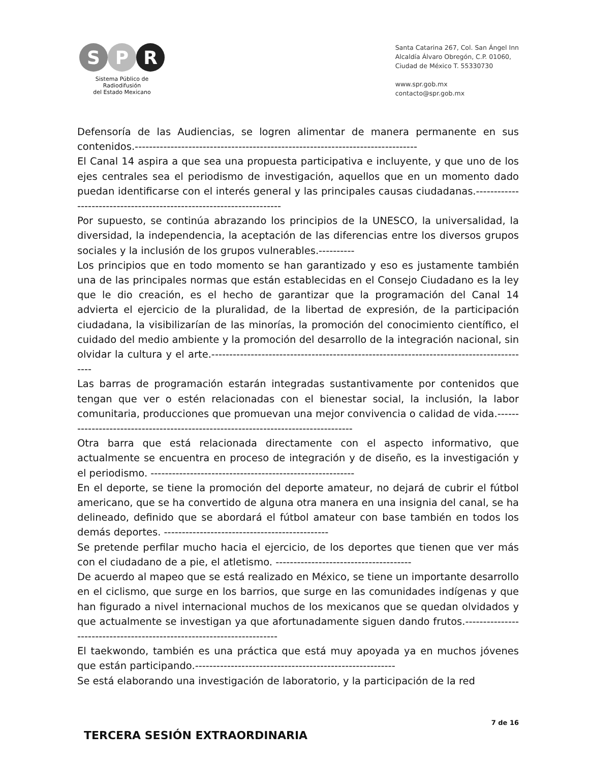S P R
Sistema Público de Radiodifusión
del Estado Mexicano
Santa Catarina 267, Col. San Ángel Inn
Alcaldía Álvaro Obregón, C.P. 01060,
Ciudad de México T. 55330730
www.spr.gob.mx
contacto@spr.gob.mx
Defensoría de las Audiencias, se logren alimentar de manera permanente en sus contenidos.-------------------------------------------------------------------------------
El Canal 14 aspira a que sea una propuesta participativa e incluyente, y que uno de los ejes centrales sea el periodismo de investigación, aquellos que en un momento dado puedan identificarse con el interés general y las principales causas ciudadanas.---------------------------------------------------------------------
Por supuesto, se continúa abrazando los principios de la UNESCO, la universalidad, la diversidad, la independencia, la aceptación de las diferencias entre los diversos grupos sociales y la inclusión de los grupos vulnerables.----------
Los principios que en todo momento se han garantizado y eso es justamente también una de las principales normas que están establecidas en el Consejo Ciudadano es la ley que le dio creación, es el hecho de garantizar que la programación del Canal 14 advierta el ejercicio de la pluralidad, de la libertad de expresión, de la participación ciudadana, la visibilizarían de las minorías, la promoción del conocimiento científico, el cuidado del medio ambiente y la promoción del desarrollo de la integración nacional, sin olvidar la cultura y el arte.------------------------------------------------------------------------------------------
Las barras de programación estarán integradas sustantivamente por contenidos que tengan que ver o estén relacionadas con el bienestar social, la inclusión, la labor comunitaria, producciones que promuevan una mejor convivencia o calidad de vida.-----------------------------------------------------------------------------------
Otra barra que está relacionada directamente con el aspecto informativo, que actualmente se encuentra en proceso de integración y de diseño, es la investigación y el periodismo. ---------------------------------------------------------
En el deporte, se tiene la promoción del deporte amateur, no dejará de cubrir el fútbol americano, que se ha convertido de alguna otra manera en una insignia del canal, se ha delineado, definido que se abordará el fútbol amateur con base también en todos los demás deportes. ----------------------------------------------
Se pretende perfilar mucho hacia el ejercicio, de los deportes que tienen que ver más con el ciudadano de a pie, el atletismo. --------------------------------------
De acuerdo al mapeo que se está realizado en México, se tiene un importante desarrollo en el ciclismo, que surge en los barrios, que surge en las comunidades indígenas y que han figurado a nivel internacional muchos de los mexicanos que se quedan olvidados y que actualmente se investigan ya que afortunadamente siguen dando frutos.-----------------------------------------------------------------------
El taekwondo, también es una práctica que está muy apoyada ya en muchos jóvenes que están participando.--------------------------------------------------------
Se está elaborando una investigación de laboratorio, y la participación de la red
TERCERA SESIÓN EXTRAORDINARIA
7 de 16